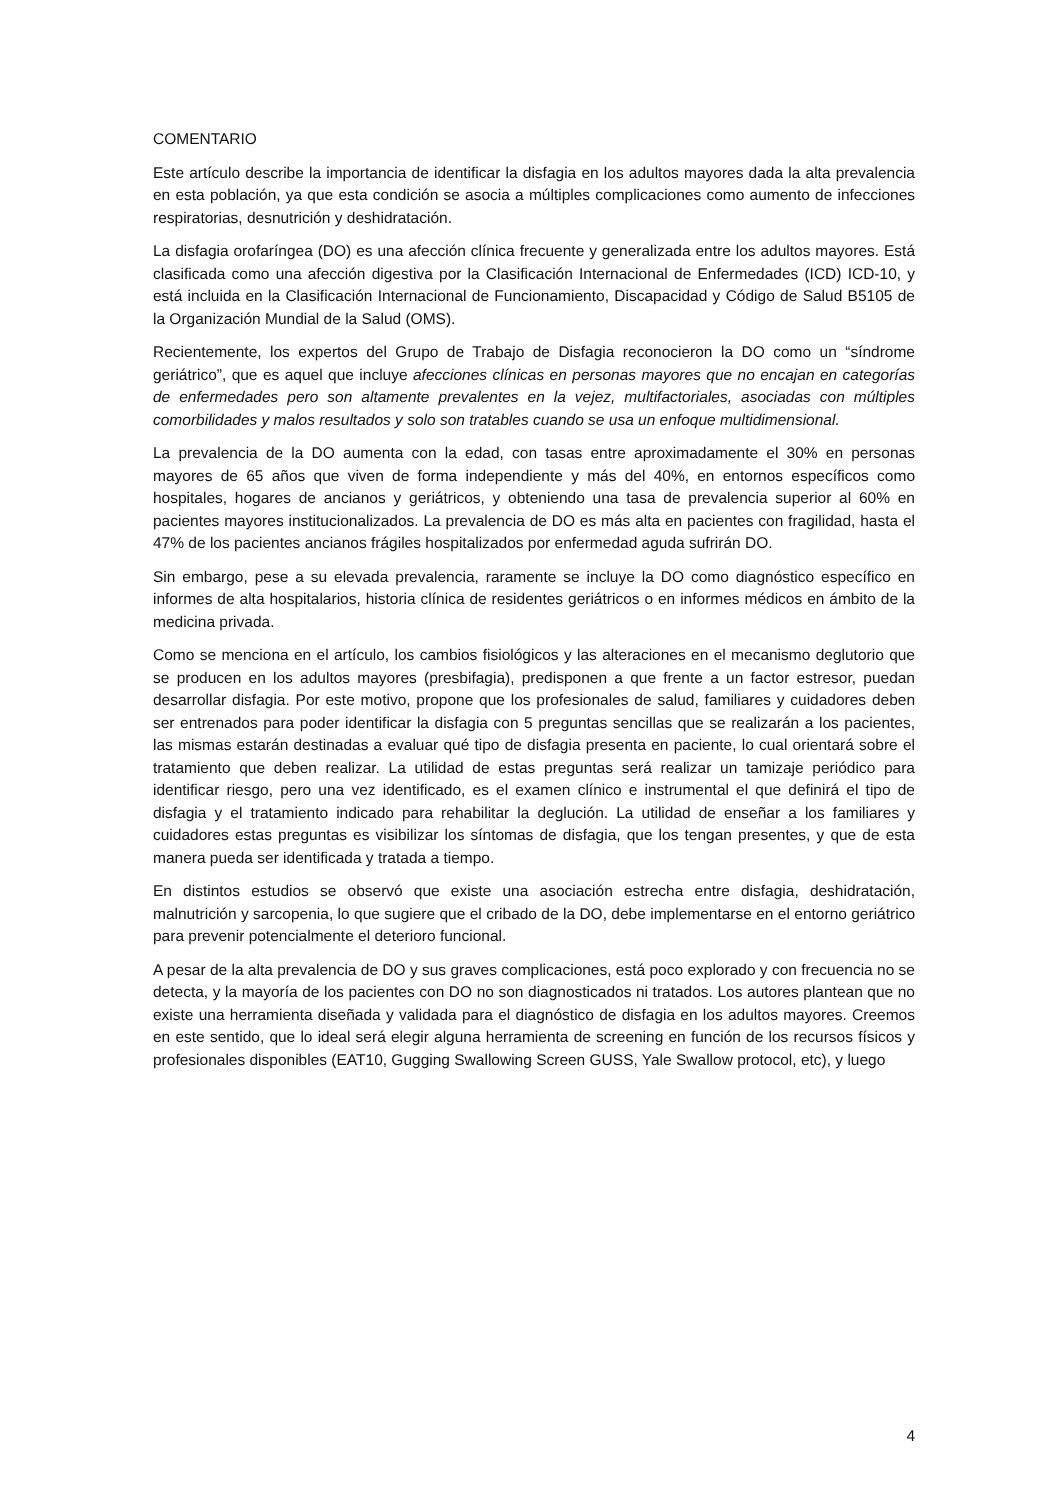COMENTARIO
Este artículo describe la importancia de identificar la disfagia en los adultos mayores dada la alta prevalencia en esta población, ya que esta condición se asocia a múltiples complicaciones como aumento de infecciones respiratorias, desnutrición y deshidratación.
La disfagia orofaríngea (DO) es una afección clínica frecuente y generalizada entre los adultos mayores. Está clasificada como una afección digestiva por la Clasificación Internacional de Enfermedades (ICD) ICD-10, y está incluida en la Clasificación Internacional de Funcionamiento, Discapacidad y Código de Salud B5105 de la Organización Mundial de la Salud (OMS).
Recientemente, los expertos del Grupo de Trabajo de Disfagia reconocieron la DO como un “síndrome geriátrico”, que es aquel que incluye afecciones clínicas en personas mayores que no encajan en categorías de enfermedades pero son altamente prevalentes en la vejez, multifactoriales, asociadas con múltiples comorbilidades y malos resultados y solo son tratables cuando se usa un enfoque multidimensional.
La prevalencia de la DO aumenta con la edad, con tasas entre aproximadamente el 30% en personas mayores de 65 años que viven de forma independiente y más del 40%, en entornos específicos como hospitales, hogares de ancianos y geriátricos, y obteniendo una tasa de prevalencia superior al 60% en pacientes mayores institucionalizados. La prevalencia de DO es más alta en pacientes con fragilidad, hasta el 47% de los pacientes ancianos frágiles hospitalizados por enfermedad aguda sufrirán DO.
Sin embargo, pese a su elevada prevalencia, raramente se incluye la DO como diagnóstico específico en informes de alta hospitalarios, historia clínica de residentes geriátricos o en informes médicos en ámbito de la medicina privada.
Como se menciona en el artículo, los cambios fisiológicos y las alteraciones en el mecanismo deglutorio que se producen en los adultos mayores (presbifagia), predisponen a que frente a un factor estresor, puedan desarrollar disfagia. Por este motivo, propone que los profesionales de salud, familiares y cuidadores deben ser entrenados para poder identificar la disfagia con 5 preguntas sencillas que se realizarán a los pacientes, las mismas estarán destinadas a evaluar qué tipo de disfagia presenta en paciente, lo cual orientará sobre el tratamiento que deben realizar. La utilidad de estas preguntas será realizar un tamizaje periódico para identificar riesgo, pero una vez identificado, es el examen clínico e instrumental el que definirá el tipo de disfagia y el tratamiento indicado para rehabilitar la deglución. La utilidad de enseñar a los familiares y cuidadores estas preguntas es visibilizar los síntomas de disfagia, que los tengan presentes, y que de esta manera pueda ser identificada y tratada a tiempo.
En distintos estudios se observó que existe una asociación estrecha entre disfagia, deshidratación, malnutrición y sarcopenia, lo que sugiere que el cribado de la DO, debe implementarse en el entorno geriátrico para prevenir potencialmente el deterioro funcional.
A pesar de la alta prevalencia de DO y sus graves complicaciones, está poco explorado y con frecuencia no se detecta, y la mayoría de los pacientes con DO no son diagnosticados ni tratados. Los autores plantean que no existe una herramienta diseñada y validada para el diagnóstico de disfagia en los adultos mayores. Creemos en este sentido, que lo ideal será elegir alguna herramienta de screening en función de los recursos físicos y profesionales disponibles (EAT10, Gugging Swallowing Screen GUSS, Yale Swallow protocol, etc), y luego
4